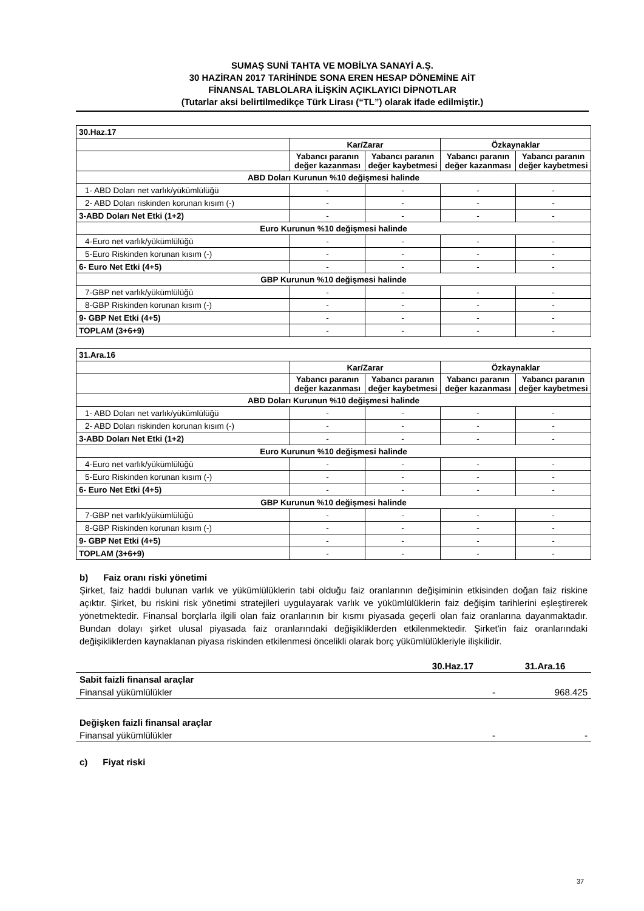SUMAŞ SUNİ TAHTA VE MOBİLYA SANAYİ A.Ş.
30 HAZİRAN 2017 TARİHİNDE SONA EREN HESAP DÖNEMİNE AİT
FİNANSAL TABLOLARA İLİŞKİN AÇIKLAYICI DİPNOTLAR
(Tutarlar aksi belirtilmedikçe Türk Lirası (“TL”) olarak ifade edilmiştir.)
| 30.Haz.17 | | | | |
| | Kar/Zarar | | Özkaynaklar | |
| | Yabancı paranın değer kazanması | Yabancı paranın değer kaybetmesi | Yabancı paranın değer kazanması | Yabancı paranın değer kaybetmesi |
| ABD Doları Kurunun %10 değişmesi halinde | | | | |
| 1- ABD Doları net varlık/yükümlülüğü | - | - | - | - |
| 2- ABD Doları riskinden korunan kısım (-) | - | - | - | - |
| 3-ABD Doları Net Etki (1+2) | - | - | - | - |
| Euro Kurunun %10 değişmesi halinde | | | | |
| 4-Euro net varlık/yükümlülüğü | - | - | - | - |
| 5-Euro Riskinden korunan kısım (-) | - | - | - | - |
| 6- Euro Net Etki (4+5) | - | - | - | - |
| GBP Kurunun %10 değişmesi halinde | | | | |
| 7-GBP net varlık/yükümlülüğü | - | - | - | - |
| 8-GBP Riskinden korunan kısım (-) | - | - | - | - |
| 9- GBP Net Etki (4+5) | - | - | - | - |
| TOPLAM (3+6+9) | - | - | - | - |
| 31.Ara.16 | | | | |
| | Kar/Zarar | | Özkaynaklar | |
| | Yabancı paranın değer kazanması | Yabancı paranın değer kaybetmesi | Yabancı paranın değer kazanması | Yabancı paranın değer kaybetmesi |
| ABD Doları Kurunun %10 değişmesi halinde | | | | |
| 1- ABD Doları net varlık/yükümlülüğü | - | - | - | - |
| 2- ABD Doları riskinden korunan kısım (-) | - | - | - | - |
| 3-ABD Doları Net Etki (1+2) | - | - | - | - |
| Euro Kurunun %10 değişmesi halinde | | | | |
| 4-Euro net varlık/yükümlülüğü | - | - | - | - |
| 5-Euro Riskinden korunan kısım (-) | - | - | - | - |
| 6- Euro Net Etki (4+5) | - | - | - | - |
| GBP Kurunun %10 değişmesi halinde | | | | |
| 7-GBP net varlık/yükümlülüğü | - | - | - | - |
| 8-GBP Riskinden korunan kısım (-) | - | - | - | - |
| 9- GBP Net Etki (4+5) | - | - | - | - |
| TOPLAM (3+6+9) | - | - | - | - |
b) Faiz oranı riski yönetimi
Şirket, faiz haddi bulunan varlık ve yükümlülüklerin tabi olduğu faiz oranlarının değişiminin etkisinden doğan faiz riskine açıktır. Şirket, bu riskini risk yönetimi stratejileri uygulayarak varlık ve yükümlülüklerin faiz değişim tarihlerini eşleştirerek yönetmektedir. Finansal borçlarla ilgili olan faiz oranlarının bir kısmı piyasada geçerli olan faiz oranlarına dayanmaktadır. Bundan dolayı şirket ulusal piyasada faiz oranlarındaki değişikliklerden etkilenmektedir. Şirket'in faiz oranlarındaki değişikliklerden kaynaklanan piyasa riskinden etkilenmesi öncelikli olarak borç yükümlülükleriyle ilişkilidir.
| | 30.Haz.17 | 31.Ara.16 |
| Sabit faizli finansal araçlar | | |
| Finansal yükümlülükler | - | 968.425 |
| Değişken faizli finansal araçlar | | |
| Finansal yükümlülükler | - | - |
c) Fiyat riski
37